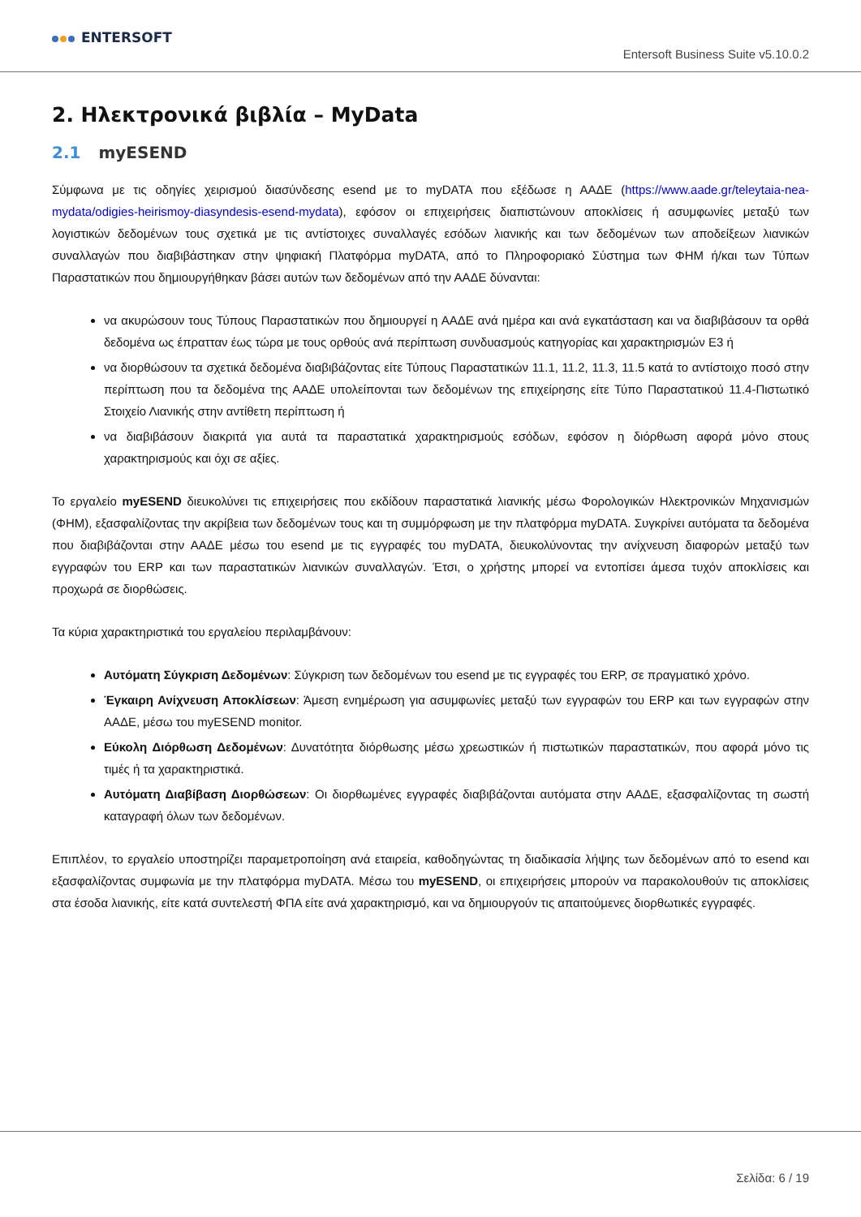ENTERSOFT
Entersoft Business Suite v5.10.0.2
2. Ηλεκτρονικά βιβλία – MyData
2.1 myESEND
Σύμφωνα με τις οδηγίες χειρισμού διασύνδεσης esend με το myDATA που εξέδωσε η ΑΑΔΕ (https://www.aade.gr/teleytaia-nea-mydata/odigies-heirismoy-diasyndesis-esend-mydata), εφόσον οι επιχειρήσεις διαπιστώνουν αποκλίσεις ή ασυμφωνίες μεταξύ των λογιστικών δεδομένων τους σχετικά με τις αντίστοιχες συναλλαγές εσόδων λιανικής και των δεδομένων των αποδείξεων λιανικών συναλλαγών που διαβιβάστηκαν στην ψηφιακή Πλατφόρμα myDATA, από το Πληροφοριακό Σύστημα των ΦΗΜ ή/και των Τύπων Παραστατικών που δημιουργήθηκαν βάσει αυτών των δεδομένων από την ΑΑΔΕ δύνανται:
να ακυρώσουν τους Τύπους Παραστατικών που δημιουργεί η ΑΑΔΕ ανά ημέρα και ανά εγκατάσταση και να διαβιβάσουν τα ορθά δεδομένα ως έπρατταν έως τώρα με τους ορθούς ανά περίπτωση συνδυασμούς κατηγορίας και χαρακτηρισμών Ε3 ή
να διορθώσουν τα σχετικά δεδομένα διαβιβάζοντας είτε Τύπους Παραστατικών 11.1, 11.2, 11.3, 11.5 κατά το αντίστοιχο ποσό στην περίπτωση που τα δεδομένα της ΑΑΔΕ υπολείπονται των δεδομένων της επιχείρησης είτε Τύπο Παραστατικού 11.4-Πιστωτικό Στοιχείο Λιανικής στην αντίθετη περίπτωση ή
να διαβιβάσουν διακριτά για αυτά τα παραστατικά χαρακτηρισμούς εσόδων, εφόσον η διόρθωση αφορά μόνο στους χαρακτηρισμούς και όχι σε αξίες.
Το εργαλείο myESEND διευκολύνει τις επιχειρήσεις που εκδίδουν παραστατικά λιανικής μέσω Φορολογικών Ηλεκτρονικών Μηχανισμών (ΦΗΜ), εξασφαλίζοντας την ακρίβεια των δεδομένων τους και τη συμμόρφωση με την πλατφόρμα myDATA. Συγκρίνει αυτόματα τα δεδομένα που διαβιβάζονται στην ΑΑΔΕ μέσω του esend με τις εγγραφές του myDATA, διευκολύνοντας την ανίχνευση διαφορών μεταξύ των εγγραφών του ERP και των παραστατικών λιανικών συναλλαγών. Έτσι, ο χρήστης μπορεί να εντοπίσει άμεσα τυχόν αποκλίσεις και προχωρά σε διορθώσεις.
Τα κύρια χαρακτηριστικά του εργαλείου περιλαμβάνουν:
Αυτόματη Σύγκριση Δεδομένων: Σύγκριση των δεδομένων του esend με τις εγγραφές του ERP, σε πραγματικό χρόνο.
Έγκαιρη Ανίχνευση Αποκλίσεων: Άμεση ενημέρωση για ασυμφωνίες μεταξύ των εγγραφών του ERP και των εγγραφών στην ΑΑΔΕ, μέσω του myESEND monitor.
Εύκολη Διόρθωση Δεδομένων: Δυνατότητα διόρθωσης μέσω χρεωστικών ή πιστωτικών παραστατικών, που αφορά μόνο τις τιμές ή τα χαρακτηριστικά.
Αυτόματη Διαβίβαση Διορθώσεων: Οι διορθωμένες εγγραφές διαβιβάζονται αυτόματα στην ΑΑΔΕ, εξασφαλίζοντας τη σωστή καταγραφή όλων των δεδομένων.
Επιπλέον, το εργαλείο υποστηρίζει παραμετροποίηση ανά εταιρεία, καθοδηγώντας τη διαδικασία λήψης των δεδομένων από το esend και εξασφαλίζοντας συμφωνία με την πλατφόρμα myDATA. Μέσω του myESEND, οι επιχειρήσεις μπορούν να παρακολουθούν τις αποκλίσεις στα έσοδα λιανικής, είτε κατά συντελεστή ΦΠΑ είτε ανά χαρακτηρισμό, και να δημιουργούν τις απαιτούμενες διορθωτικές εγγραφές.
Σελίδα: 6 / 19